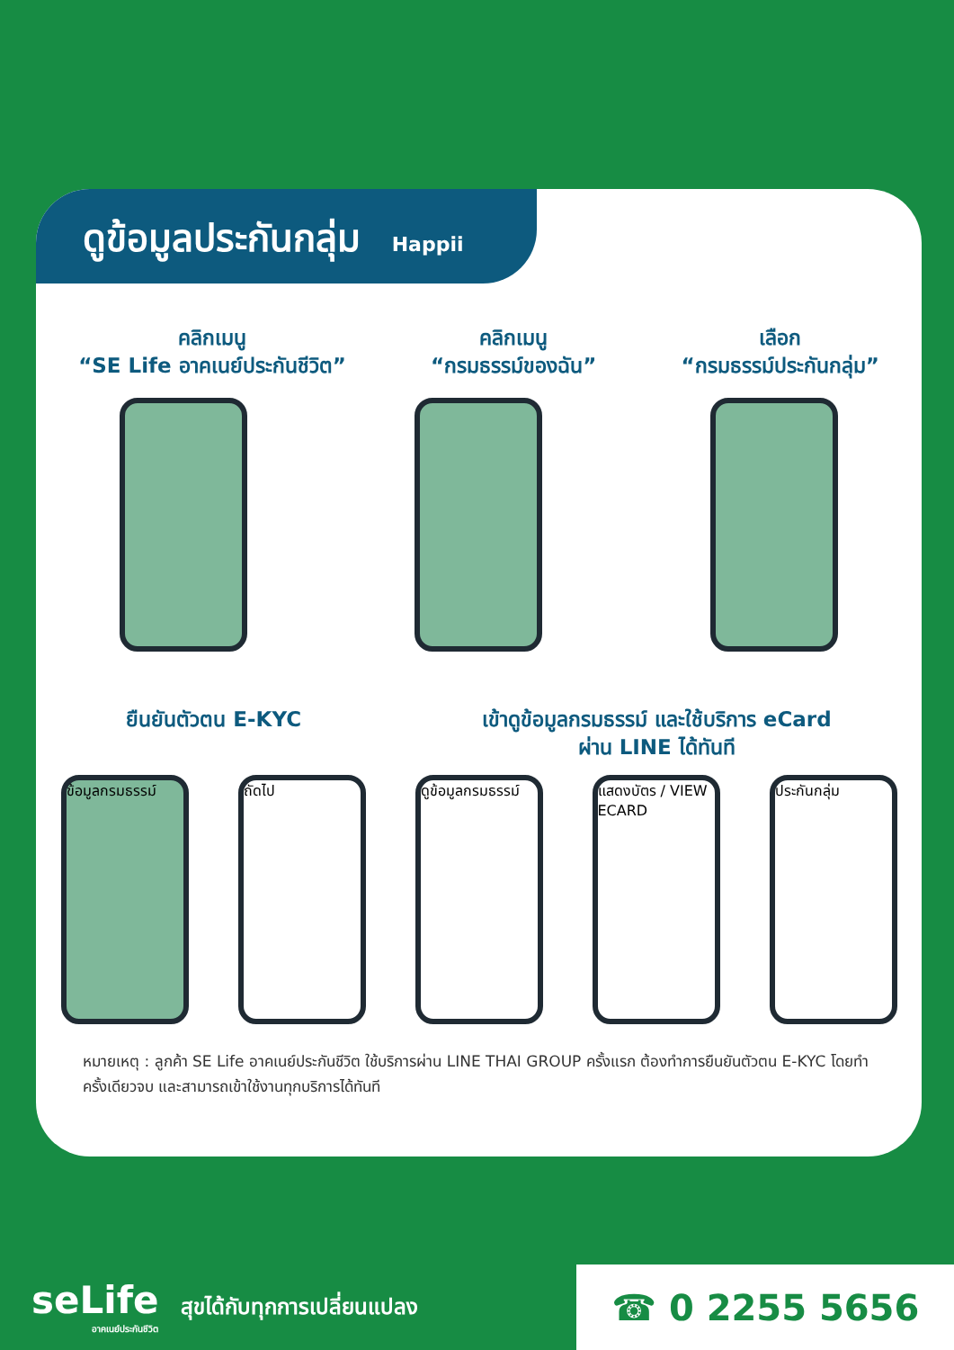ดูข้อมูลประกันกลุ่ม Happii
คลิกเมนู
“SE Life อาคเนย์ประกันชีวิต”
คลิกเมนู
“กรมธรรม์ของฉัน”
เลือก
“กรมธรรม์ประกันกลุ่ม”
ยืนยันตัวตน E-KYC เข้าดูข้อมูลกรมธรรม์ และใช้บริการ eCard
ผ่าน LINE ได้ทันที
ข้อมูลกรมธรรม์
ถัดไป ดูข้อมูลกรมธรรม์
แสดงบัตร / VIEW ECARD
ประกันกลุ่ม
หมายเหตุ : ลูกค้า SE Life อาคเนย์ประกันชีวิต ใช้บริการผ่าน LINE THAI GROUP ครั้งแรก ต้องทำการยืนยันตัวตน E-KYC โดยทำครั้งเดียวจบ และสามารถเข้าใช้งานทุกบริการได้ทันที
seLife
อาคเนย์ประกันชีวิต
สุขได้กับทุกการเปลี่ยนแปลง
☎ 0 2255 5656